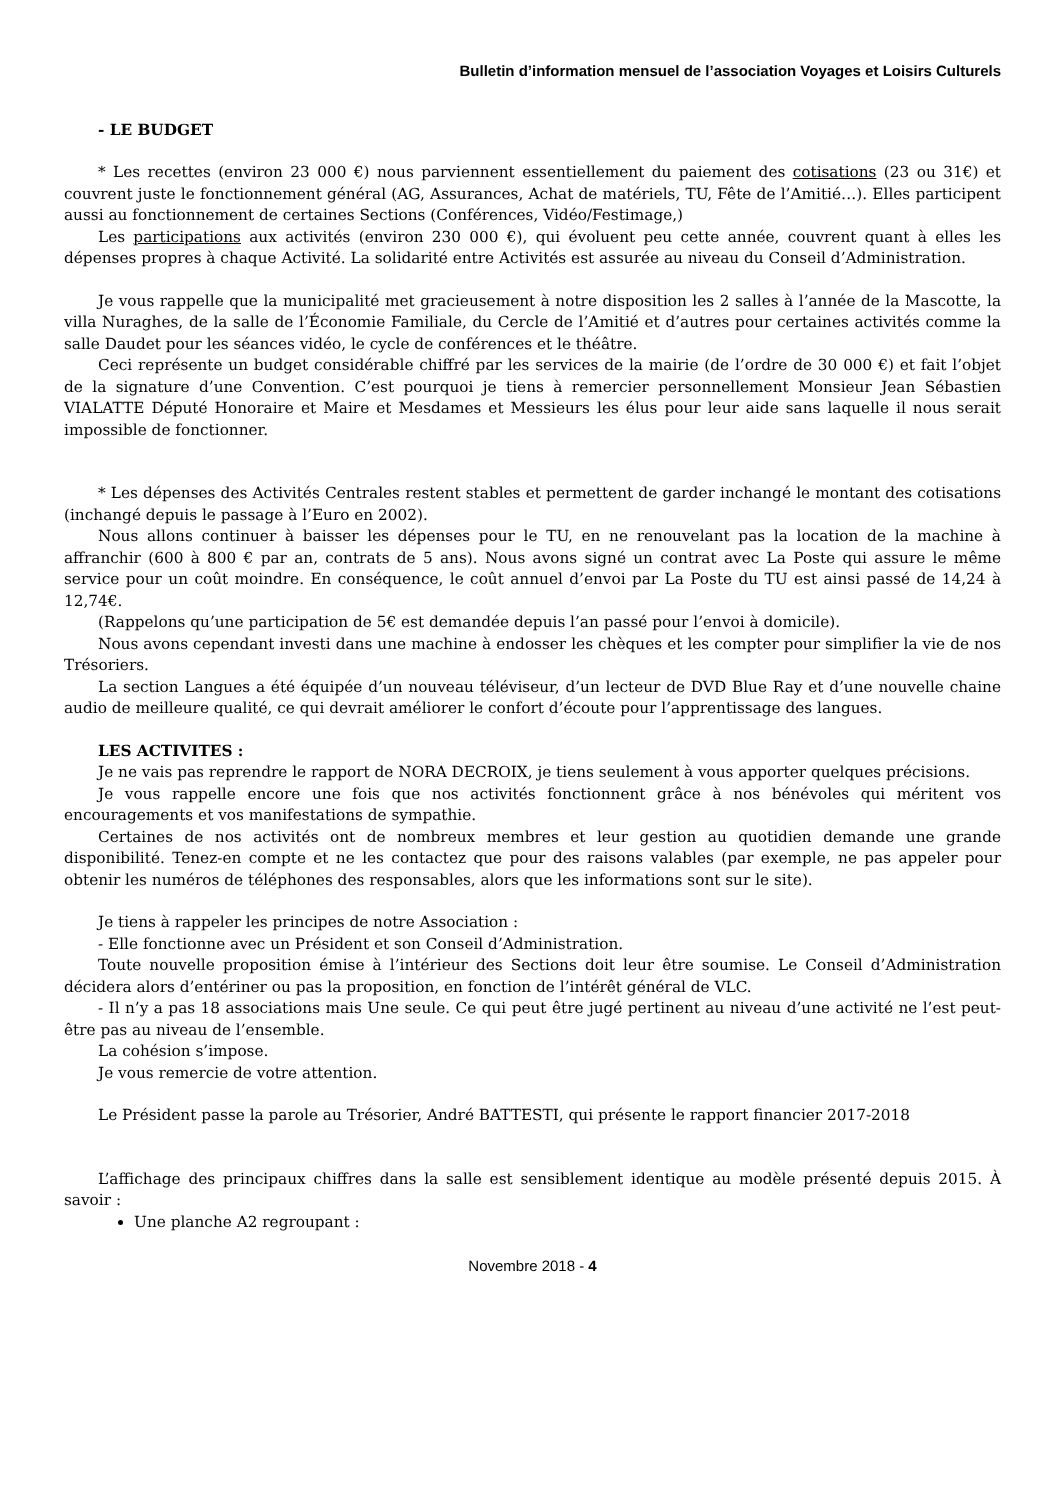Bulletin d’information mensuel de l’association Voyages et Loisirs Culturels
- LE BUDGET
* Les recettes (environ 23 000 €) nous parviennent essentiellement du paiement des cotisations (23 ou 31€) et couvrent juste le fonctionnement général (AG, Assurances, Achat de matériels, TU, Fête de l’Amitié…). Elles participent aussi au fonctionnement de certaines Sections (Conférences, Vidéo/Festimage,)
Les participations aux activités (environ 230 000 €), qui évoluent peu cette année, couvrent quant à elles les dépenses propres à chaque Activité. La solidarité entre Activités est assurée au niveau du Conseil d’Administration.
Je vous rappelle que la municipalité met gracieusement à notre disposition les 2 salles à l’année de la Mascotte, la villa Nuraghes, de la salle de l’Économie Familiale, du Cercle de l’Amitié et d’autres pour certaines activités comme la salle Daudet pour les séances vidéo, le cycle de conférences et le théâtre.
Ceci représente un budget considérable chiffré par les services de la mairie (de l’ordre de 30 000 €) et fait l’objet de la signature d’une Convention. C’est pourquoi je tiens à remercier personnellement Monsieur Jean Sébastien VIALATTE Député Honoraire et Maire et Mesdames et Messieurs les élus pour leur aide sans laquelle il nous serait impossible de fonctionner.
* Les dépenses des Activités Centrales restent stables et permettent de garder inchangé le montant des cotisations (inchangé depuis le passage à l’Euro en 2002).
Nous allons continuer à baisser les dépenses pour le TU, en ne renouvelant pas la location de la machine à affranchir (600 à 800 € par an, contrats de 5 ans). Nous avons signé un contrat avec La Poste qui assure le même service pour un coût moindre. En conséquence, le coût annuel d’envoi par La Poste du TU est ainsi passé de 14,24 à 12,74€.
(Rappelons qu’une participation de 5€ est demandée depuis l’an passé pour l’envoi à domicile).
Nous avons cependant investi dans une machine à endosser les chèques et les compter pour simplifier la vie de nos Trésoriers.
La section Langues a été équipée d’un nouveau téléviseur, d’un lecteur de DVD Blue Ray et d’une nouvelle chaine audio de meilleure qualité, ce qui devrait améliorer le confort d’écoute pour l’apprentissage des langues.
LES ACTIVITES :
Je ne vais pas reprendre le rapport de NORA DECROIX, je tiens seulement à vous apporter quelques précisions.
Je vous rappelle encore une fois que nos activités fonctionnent grâce à nos bénévoles qui méritent vos encouragements et vos manifestations de sympathie.
Certaines de nos activités ont de nombreux membres et leur gestion au quotidien demande une grande disponibilité. Tenez-en compte et ne les contactez que pour des raisons valables (par exemple, ne pas appeler pour obtenir les numéros de téléphones des responsables, alors que les informations sont sur le site).
Je tiens à rappeler les principes de notre Association :
- Elle fonctionne avec un Président et son Conseil d’Administration.
Toute nouvelle proposition émise à l’intérieur des Sections doit leur être soumise. Le Conseil d’Administration décidera alors d’entériner ou pas la proposition, en fonction de l’intérêt général de VLC.
- Il n’y a pas 18 associations mais Une seule. Ce qui peut être jugé pertinent au niveau d’une activité ne l’est peut-être pas au niveau de l’ensemble.
La cohésion s’impose.
Je vous remercie de votre attention.
Le Président passe la parole au Trésorier, André BATTESTI, qui présente le rapport financier 2017-2018
L’affichage des principaux chiffres dans la salle est sensiblement identique au modèle présenté depuis 2015. À savoir :
Une planche A2 regroupant :
Novembre 2018 - 4